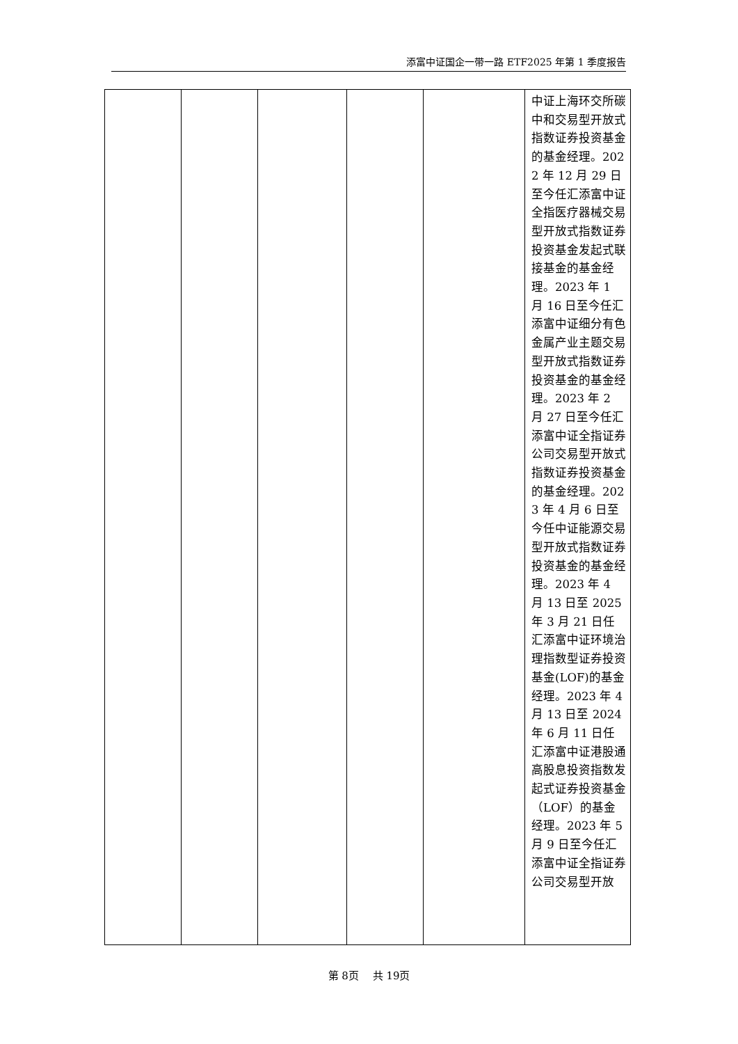添富中证国企一带一路 ETF2025 年第 1 季度报告
| | | | | | 中证上海环交所碳中和交易型开放式指数证券投资基金的基金经理。2022 年 12 月 29 日至今任汇添富中证全指医疗器械交易型开放式指数证券投资基金发起式联接基金的基金经理。2023 年 1 月 16 日至今任汇添富中证细分有色金属产业主题交易型开放式指数证券投资基金的基金经理。2023 年 2 月 27 日至今任汇添富中证全指证券公司交易型开放式指数证券投资基金的基金经理。2023 年 4 月 6 日至今任中证能源交易型开放式指数证券投资基金的基金经理。2023 年 4 月 13 日至 2025 年 3 月 21 日任汇添富中证环境治理指数型证券投资基金(LOF)的基金经理。2023 年 4 月 13 日至 2024 年 6 月 11 日任汇添富中证港股通高股息投资指数发起式证券投资基金（LOF）的基金经理。2023 年 5 月 9 日至今任汇添富中证全指证券公司交易型开放 |
第 8页　 共 19页